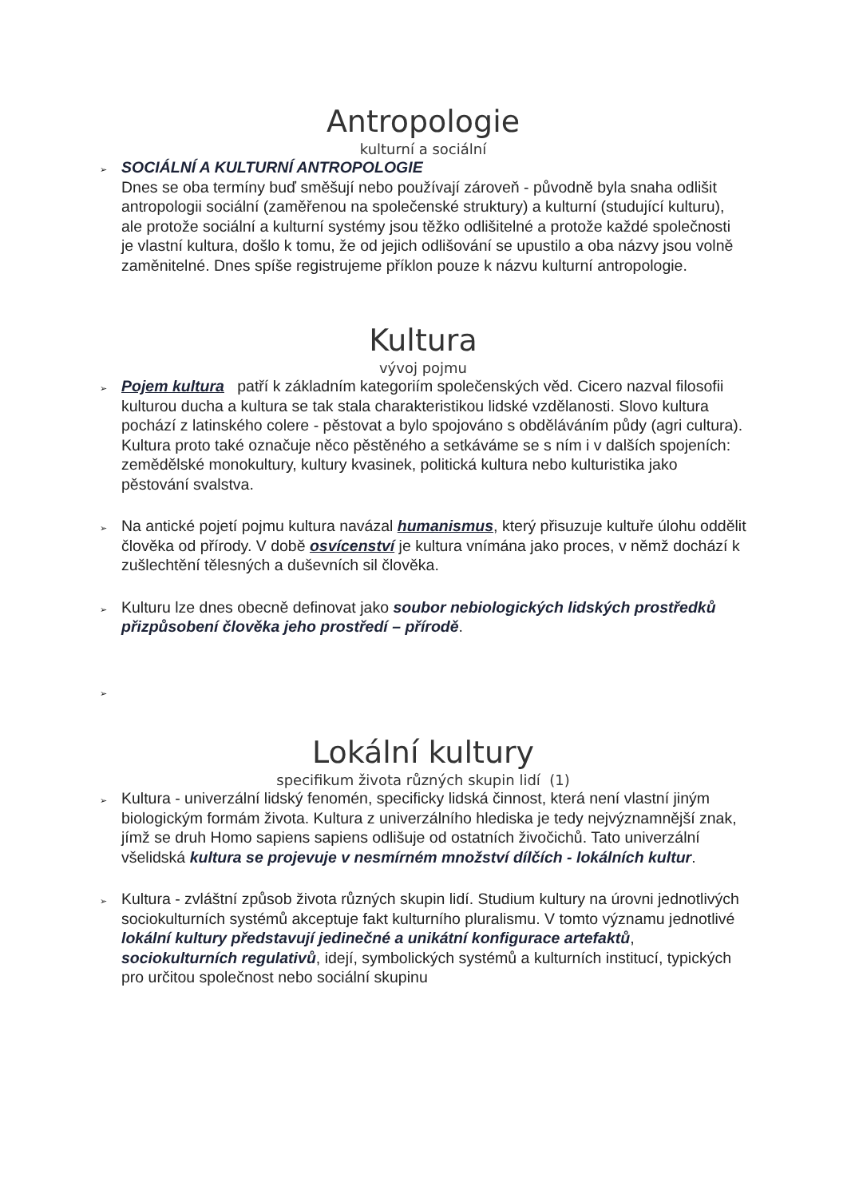Antropologie
kulturní a sociální
➢
SOCIÁLNÍ A KULTURNÍ ANTROPOLOGIE
Dnes se oba termíny buď směšují nebo používají zároveň - původně byla snaha odlišit antropologii sociální (zaměřenou na společenské struktury) a kulturní (studující kulturu), ale protože sociální a kulturní systémy jsou těžko odlišitelné a protože každé společnosti je vlastní kultura, došlo k tomu, že od jejich odlišování se upustilo a oba názvy jsou volně zaměnitelné. Dnes spíše registrujeme příklon pouze k názvu kulturní antropologie.
Kultura
vývoj pojmu
➢
Pojem kultura patří k základním kategoriím společenských věd. Cicero nazval filosofii kulturou ducha a kultura se tak stala charakteristikou lidské vzdělanosti. Slovo kultura pochází z latinského colere - pěstovat a bylo spojováno s obděláváním půdy (agri cultura). Kultura proto také označuje něco pěstěného a setkáváme se s ním i v dalších spojeních: zemědělské monokultury, kultury kvasinek, politická kultura nebo kulturistika jako pěstování svalstva.
➢
Na antické pojetí pojmu kultura navázal humanismus, který přisuzuje kultuře úlohu oddělit člověka od přírody. V době osvícenství je kultura vnímána jako proces, v němž dochází k zušlechtění tělesných a duševních sil člověka.
➢
Kulturu lze dnes obecně definovat jako soubor nebiologických lidských prostředků přizpůsobení člověka jeho prostředí – přírodě.
➢
Lokální kultury
specifikum života různých skupin lidí (1)
➢
Kultura - univerzální lidský fenomén, specificky lidská činnost, která není vlastní jiným biologickým formám života. Kultura z univerzálního hlediska je tedy nejvýznamnější znak, jímž se druh Homo sapiens sapiens odlišuje od ostatních živočichů. Tato univerzální všelidská kultura se projevuje v nesmírném množství dílčích - lokálních kultur.
➢
Kultura - zvláštní způsob života různých skupin lidí. Studium kultury na úrovni jednotlivých sociokulturních systémů akceptuje fakt kulturního pluralismu. V tomto významu jednotlivé lokální kultury představují jedinečné a unikátní konfigurace artefaktů, sociokulturních regulativů, idejí, symbolických systémů a kulturních institucí, typických pro určitou společnost nebo sociální skupinu